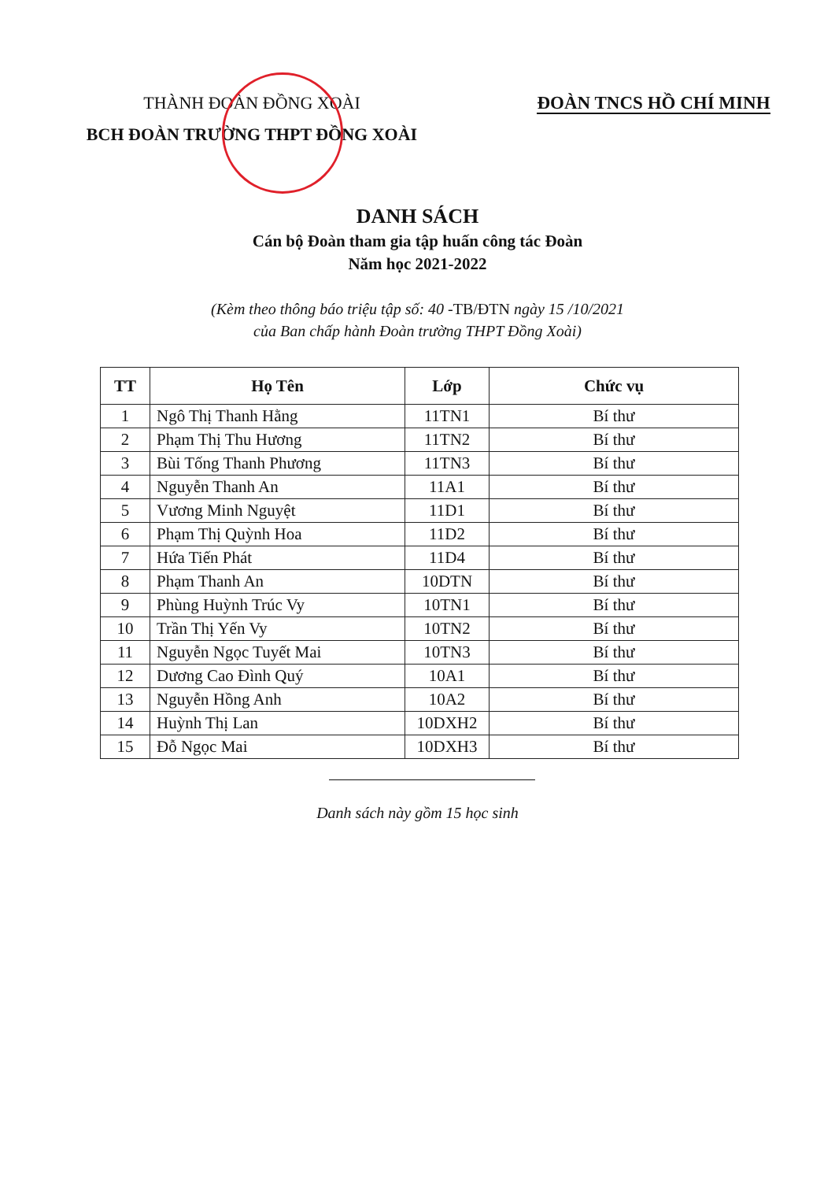THÀNH ĐOÀN ĐỒNG XOÀI
BCH ĐOÀN TRƯỜNG THPT ĐỒNG XOÀI
ĐOÀN TNCS HỒ CHÍ MINH
DANH SÁCH
Cán bộ Đoàn tham gia tập huấn công tác Đoàn
Năm học 2021-2022
(Kèm theo thông báo triệu tập số: 40 -TB/ĐTN ngày 15 /10/2021
của Ban chấp hành Đoàn trường THPT Đồng Xoài)
| TT | Họ Tên | Lớp | Chức vụ |
| --- | --- | --- | --- |
| 1 | Ngô Thị Thanh Hằng | 11TN1 | Bí thư |
| 2 | Phạm Thị Thu Hương | 11TN2 | Bí thư |
| 3 | Bùi Tống Thanh Phương | 11TN3 | Bí thư |
| 4 | Nguyễn Thanh An | 11A1 | Bí thư |
| 5 | Vương Minh Nguyệt | 11D1 | Bí thư |
| 6 | Phạm Thị Quỳnh Hoa | 11D2 | Bí thư |
| 7 | Hứa Tiến Phát | 11D4 | Bí thư |
| 8 | Phạm Thanh An | 10DTN | Bí thư |
| 9 | Phùng Huỳnh Trúc Vy | 10TN1 | Bí thư |
| 10 | Trần Thị Yến Vy | 10TN2 | Bí thư |
| 11 | Nguyễn Ngọc Tuyết Mai | 10TN3 | Bí thư |
| 12 | Dương Cao Đình Quý | 10A1 | Bí thư |
| 13 | Nguyễn Hồng Anh | 10A2 | Bí thư |
| 14 | Huỳnh Thị Lan | 10DXH2 | Bí thư |
| 15 | Đỗ Ngọc Mai | 10DXH3 | Bí thư |
Danh sách này gồm 15 học sinh